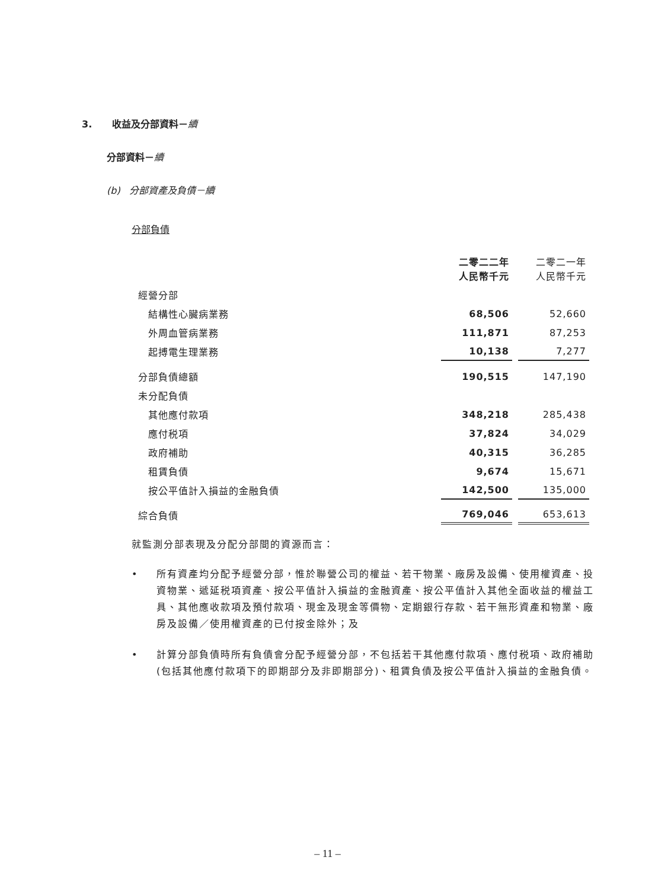3. 收益及分部資料－續
分部資料－續
(b) 分部資產及負債－續
分部負債
| | 二零二二年 人民幣千元 | 二零二一年 人民幣千元 |
| 經營分部 | | |
| 結構性心臟病業務 | 68,506 | 52,660 |
| 外周血管病業務 | 111,871 | 87,253 |
| 起搏電生理業務 | 10,138 | 7,277 |
| 分部負債總額 | 190,515 | 147,190 |
| 未分配負債 | | |
| 其他應付款項 | 348,218 | 285,438 |
| 應付税項 | 37,824 | 34,029 |
| 政府補助 | 40,315 | 36,285 |
| 租賃負債 | 9,674 | 15,671 |
| 按公平值計入損益的金融負債 | 142,500 | 135,000 |
| 綜合負債 | 769,046 | 653,613 |
就監測分部表現及分配分部間的資源而言：
• 所有資產均分配予經營分部，惟於聯營公司的權益、若干物業、廠房及設備、使用權資產、投資物業、遞延税項資產、按公平值計入損益的金融資產、按公平值計入其他全面收益的權益工具、其他應收款項及預付款項、現金及現金等價物、定期銀行存款、若干無形資產和物業、廠房及設備／使用權資產的已付按金除外；及
• 計算分部負債時所有負債會分配予經營分部，不包括若干其他應付款項、應付税項、政府補助(包括其他應付款項下的即期部分及非即期部分)、租賃負債及按公平值計入損益的金融負債。
– 11 –